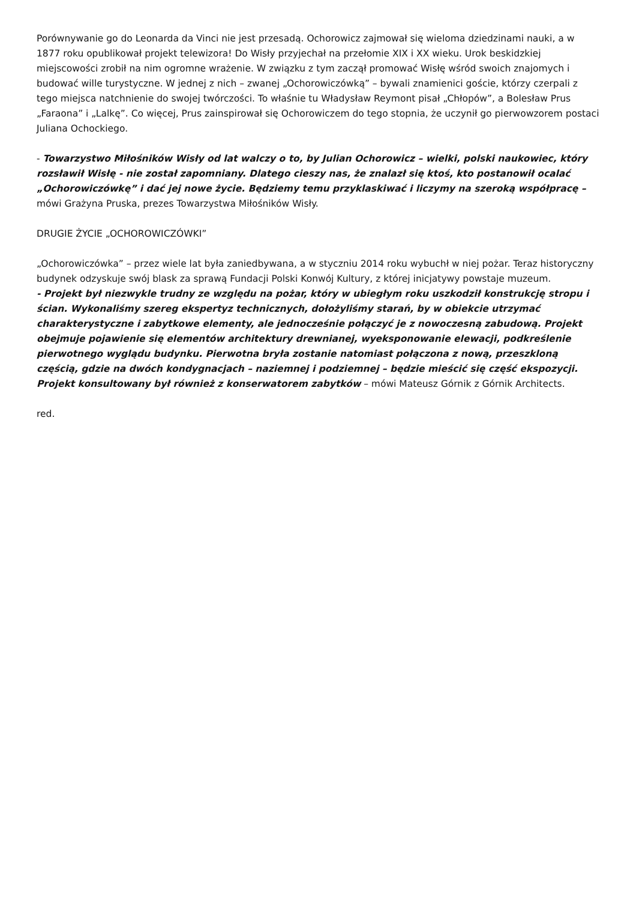Porównywanie go do Leonarda da Vinci nie jest przesadą. Ochorowicz zajmował się wieloma dziedzinami nauki, a w 1877 roku opublikował projekt telewizora! Do Wisły przyjechał na przełomie XIX i XX wieku. Urok beskidzkiej miejscowości zrobił na nim ogromne wrażenie. W związku z tym zaczął promować Wisłę wśród swoich znajomych i budować wille turystyczne. W jednej z nich – zwanej „Ochorowiczówką” – bywali znamienici goście, którzy czerpali z tego miejsca natchnienie do swojej twórczości. To właśnie tu Władysław Reymont pisał „Chłopów”, a Bolesław Prus „Faraona” i „Lalkę”. Co więcej, Prus zainspirował się Ochorowiczem do tego stopnia, że uczynił go pierwowzorem postaci Juliana Ochockiego.
- Towarzystwo Miłośników Wisły od lat walczy o to, by Julian Ochorowicz – wielki, polski naukowiec, który rozsławił Wisłę - nie został zapomniany. Dlatego cieszy nas, że znalazł się ktoś, kto postanowił ocalać „Ochorowiczówkę” i dać jej nowe życie. Będziemy temu przyklaskiwać i liczymy na szeroką współpracę – mówi Grażyna Pruska, prezes Towarzystwa Miłośników Wisły.
DRUGIE ŻYCIE „OCHOROWICZÓWKI”
„Ochorowiczówka” – przez wiele lat była zaniedbywana, a w styczniu 2014 roku wybuchł w niej pożar. Teraz historyczny budynek odzyskuje swój blask za sprawą Fundacji Polski Konwój Kultury, z której inicjatywy powstaje muzeum.
- Projekt był niezwykle trudny ze względu na pożar, który w ubiegłym roku uszkodził konstrukcję stropu i ścian. Wykonaliśmy szereg ekspertyz technicznych, dołożyliśmy starań, by w obiekcie utrzymać charakterystyczne i zabytkowe elementy, ale jednocześnie połączyć je z nowoczesną zabudową. Projekt obejmuje pojawienie się elementów architektury drewnianej, wyeksponowanie elewacji, podkreślenie pierwotnego wyglądu budynku. Pierwotna bryła zostanie natomiast połączona z nową, przeszkloną częścią, gdzie na dwóch kondygnacjach – naziemnej i podziemnej – będzie mieścić się część ekspozycji. Projekt konsultowany był również z konserwatorem zabytków – mówi Mateusz Górnik z Górnik Architects.
red.